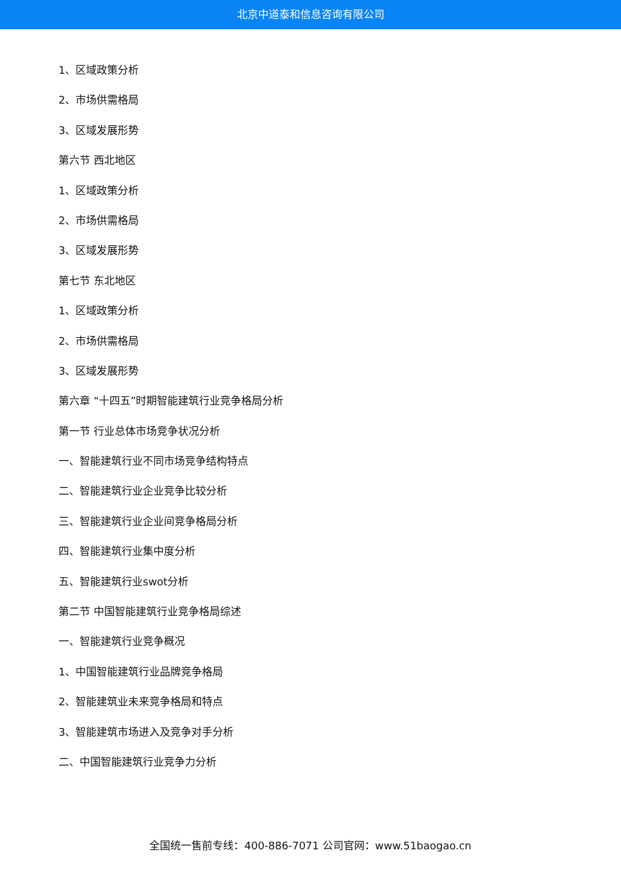北京中道泰和信息咨询有限公司
1、区域政策分析
2、市场供需格局
3、区域发展形势
第六节 西北地区
1、区域政策分析
2、市场供需格局
3、区域发展形势
第七节 东北地区
1、区域政策分析
2、市场供需格局
3、区域发展形势
第六章 “十四五”时期智能建筑行业竞争格局分析
第一节 行业总体市场竞争状况分析
一、智能建筑行业不同市场竞争结构特点
二、智能建筑行业企业竞争比较分析
三、智能建筑行业企业间竞争格局分析
四、智能建筑行业集中度分析
五、智能建筑行业swot分析
第二节 中国智能建筑行业竞争格局综述
一、智能建筑行业竞争概况
1、中国智能建筑行业品牌竞争格局
2、智能建筑业未来竞争格局和特点
3、智能建筑市场进入及竞争对手分析
二、中国智能建筑行业竞争力分析
全国统一售前专线：400-886-7071 公司官网：www.51baogao.cn